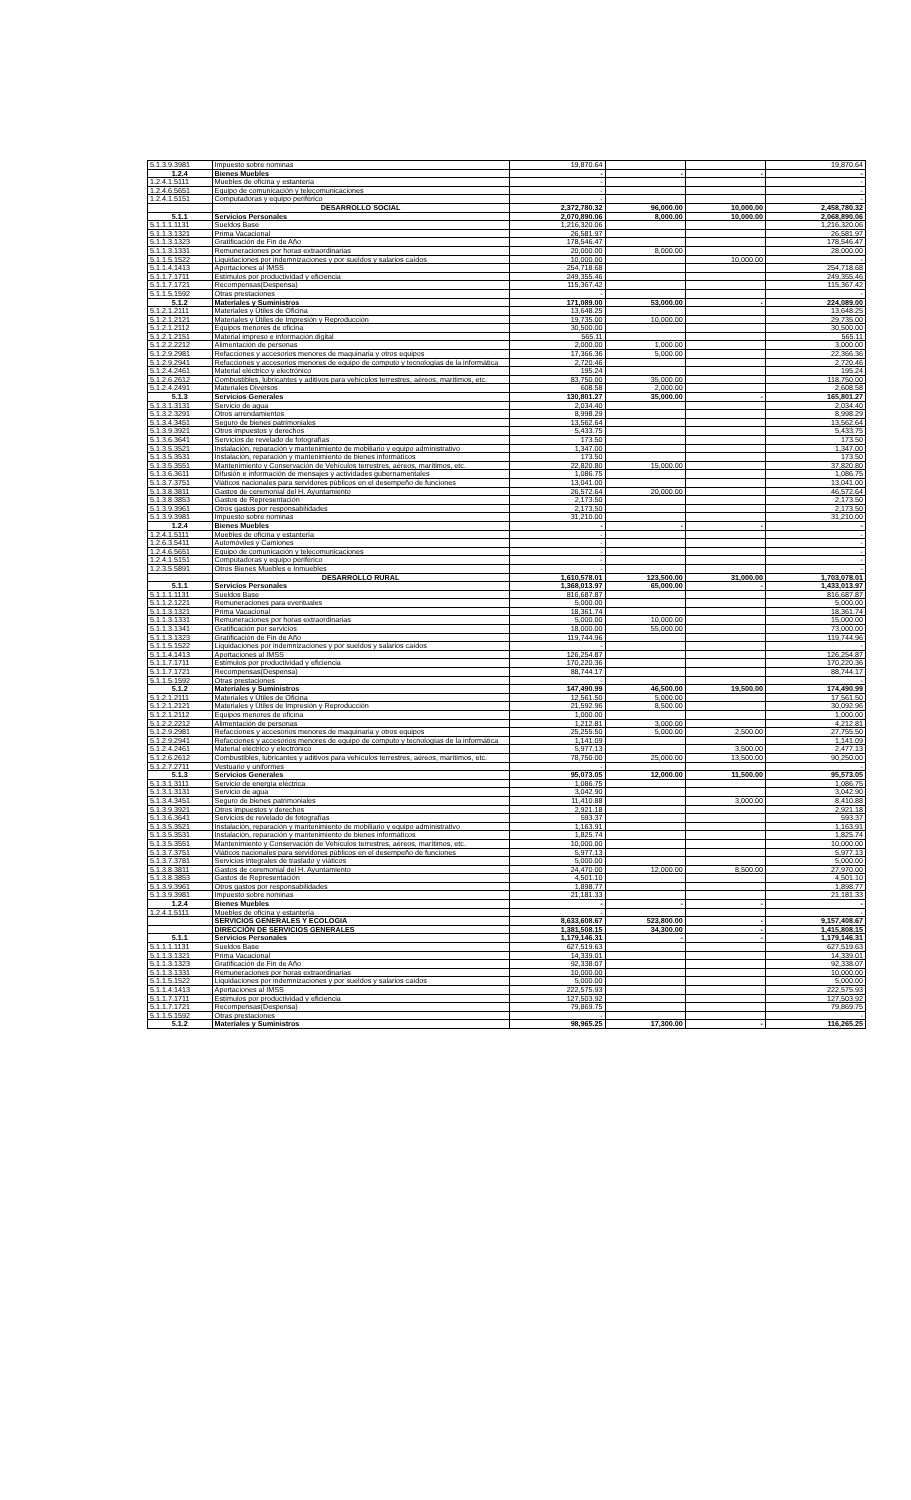| 5.1.3.9.3981 | Impuesto sobre nominas | 19,870.64 | | | 19,870.64 |
| 1.2.4 | Bienes Muebles | - | - | - | - |
| 1.2.4.1.5111 | Muebles de oficina y estantería | - | | | - |
| 1.2.4.6.5651 | Equipo de comunicación y telecomunicaciones | - | | | - |
| 1.2.4.1.5151 | Computadoras y equipo periférico | - | | | - |
| | DESARROLLO SOCIAL | 2,372,780.32 | 96,000.00 | 10,000.00 | 2,458,780.32 |
| 5.1.1 | Servicios Personales | 2,070,890.06 | 8,000.00 | 10,000.00 | 2,068,890.06 |
| 5.1.1.1.1131 | Sueldos Base | 1,216,320.06 | | | 1,216,320.06 |
| 5.1.1.3.1321 | Prima Vacacional | 26,581.97 | | | 26,581.97 |
| 5.1.1.3.1323 | Gratificación de Fin de Año | 178,546.47 | | | 178,546.47 |
| 5.1.1.3.1331 | Remuneraciones por horas extraordinarias | 20,000.00 | 8,000.00 | | 28,000.00 |
| 5.1.1.5.1522 | Liquidaciones por indemnizaciones y por sueldos y salarios caídos | 10,000.00 | | 10,000.00 | - |
| 5.1.1.4.1413 | Aportaciones al IMSS | 254,718.68 | | | 254,718.68 |
| 5.1.1.7.1711 | Estímulos por productividad y eficiencia | 249,355.46 | | | 249,355.46 |
| 5.1.1.7.1721 | Recompensas(Despensa) | 115,367.42 | | | 115,367.42 |
| 5.1.1.5.1592 | Otras prestaciones | - | | | - |
| 5.1.2 | Materiales y Suministros | 171,089.00 | 53,000.00 | - | 224,089.00 |
| 5.1.2.1.2111 | Materiales y Útiles de Oficina | 13,648.25 | | | 13,648.25 |
| 5.1.2.1.2121 | Materiales y Útiles de Impresión y Reproducción | 19,735.00 | 10,000.00 | | 29,735.00 |
| 5.1.2.1.2112 | Equipos menores de oficina | 30,500.00 | | | 30,500.00 |
| 5.1.2.1.2151 | Material impreso e información digital | 565.11 | | | 565.11 |
| 5.1.2.2.2212 | Alimentación de personas | 2,000.00 | 1,000.00 | | 3,000.00 |
| 5.1.2.9.2981 | Refacciones y accesorios menores de maquinaria y otros equipos | 17,366.36 | 5,000.00 | | 22,366.36 |
| 5.1.2.9.2941 | Refacciones y accesorios menores de equipo de computo y tecnologías de la informática | 2,720.46 | | | 2,720.46 |
| 5.1.2.4.2461 | Material eléctrico y electrónico | 195.24 | | | 195.24 |
| 5.1.2.6.2612 | Combustibles, lubricantes y aditivos para vehículos terrestres, aéreos, marítimos, etc. | 83,750.00 | 35,000.00 | | 118,750.00 |
| 5.1.2.4.2491 | Materiales Diversos | 608.58 | 2,000.00 | | 2,608.58 |
| 5.1.3 | Servicios Generales | 130,801.27 | 35,000.00 | - | 165,801.27 |
| 5.1.3.1.3131 | Servicio de agua | 2,034.40 | | | 2,034.40 |
| 5.1.3.2.3291 | Otros arrendamientos | 8,998.29 | | | 8,998.29 |
| 5.1.3.4.3451 | Seguro de bienes patrimoniales | 13,562.64 | | | 13,562.64 |
| 5.1.3.9.3921 | Otros impuestos y derechos | 5,433.75 | | | 5,433.75 |
| 5.1.3.6.3641 | Servicios de revelado de fotografías | 173.50 | | | 173.50 |
| 5.1.3.5.3521 | Instalación, reparación y mantenimiento de mobiliario y equipo administrativo | 1,347.00 | | | 1,347.00 |
| 5.1.3.5.3531 | Instalación, reparación y mantenimiento de bienes informáticos | 173.50 | | | 173.50 |
| 5.1.3.5.3551 | Mantenimiento y Conservación de Vehículos terrestres, aéreos, marítimos, etc. | 22,820.80 | 15,000.00 | | 37,820.80 |
| 5.1.3.6.3611 | Difusión e información de mensajes y actividades gubernamentales | 1,086.75 | | | 1,086.75 |
| 5.1.3.7.3751 | Viáticos nacionales para servidores públicos en el desempeño de funciones | 13,041.00 | | | 13,041.00 |
| 5.1.3.8.3811 | Gastos de ceremonial del H. Ayuntamiento | 26,572.64 | 20,000.00 | | 46,572.64 |
| 5.1.3.8.3853 | Gastos de Representación | 2,173.50 | | | 2,173.50 |
| 5.1.3.9.3961 | Otros gastos por responsabilidades | 2,173.50 | | | 2,173.50 |
| 5.1.3.9.3981 | Impuesto sobre nominas | 31,210.00 | | | 31,210.00 |
| 1.2.4 | Bienes Muebles | - | - | - | - |
| 1.2.4.1.5111 | Muebles de oficina y estantería | - | | | - |
| 1.2.6.3.5411 | Automóviles y Camiones | - | | | - |
| 1.2.4.6.5651 | Equipo de comunicación y telecomunicaciones | - | | | - |
| 1.2.4.1.5151 | Computadoras y equipo periférico | - | | | - |
| 1.2.3.5.5891 | Otros Bienes Muebles e Inmuebles | - | | | - |
| | DESARROLLO RURAL | 1,610,578.01 | 123,500.00 | 31,000.00 | 1,703,078.01 |
| 5.1.1 | Servicios Personales | 1,368,013.97 | 65,000.00 | - | 1,433,013.97 |
| 5.1.1.1.1131 | Sueldos Base | 816,687.87 | | | 816,687.87 |
| 5.1.1.2.1221 | Remuneraciones para eventuales | 5,000.00 | | | 5,000.00 |
| 5.1.1.3.1321 | Prima Vacacional | 18,361.74 | | | 18,361.74 |
| 5.1.1.3.1331 | Remuneraciones por horas extraordinarias | 5,000.00 | 10,000.00 | | 15,000.00 |
| 5.1.1.3.1341 | Gratificación por servicios | 18,000.00 | 55,000.00 | | 73,000.00 |
| 5.1.1.3.1323 | Gratificación de Fin de Año | 119,744.96 | | | 119,744.96 |
| 5.1.1.5.1522 | Liquidaciones por indemnizaciones y por sueldos y salarios caídos | - | | | - |
| 5.1.1.4.1413 | Aportaciones al IMSS | 126,254.87 | | | 126,254.87 |
| 5.1.1.7.1711 | Estímulos por productividad y eficiencia | 170,220.36 | | | 170,220.36 |
| 5.1.1.7.1721 | Recompensas(Despensa) | 88,744.17 | | | 88,744.17 |
| 5.1.1.5.1592 | Otras prestaciones | - | | | - |
| 5.1.2 | Materiales y Suministros | 147,490.99 | 46,500.00 | 19,500.00 | 174,490.99 |
| 5.1.2.1.2111 | Materiales y Útiles de Oficina | 12,561.50 | 5,000.00 | | 17,561.50 |
| 5.1.2.1.2121 | Materiales y Útiles de Impresión y Reproducción | 21,592.96 | 8,500.00 | | 30,092.96 |
| 5.1.2.1.2112 | Equipos menores de oficina | 1,000.00 | | | 1,000.00 |
| 5.1.2.2.2212 | Alimentación de personas | 1,212.81 | 3,000.00 | | 4,212.81 |
| 5.1.2.9.2981 | Refacciones y accesorios menores de maquinaria y otros equipos | 25,255.50 | 5,000.00 | 2,500.00 | 27,755.50 |
| 5.1.2.9.2941 | Refacciones y accesorios menores de equipo de computo y tecnologías de la informática | 1,141.09 | | | 1,141.09 |
| 5.1.2.4.2461 | Material eléctrico y electrónico | 5,977.13 | | 3,500.00 | 2,477.13 |
| 5.1.2.6.2612 | Combustibles, lubricantes y aditivos para vehículos terrestres, aéreos, marítimos, etc. | 78,750.00 | 25,000.00 | 13,500.00 | 90,250.00 |
| 5.1.2.7.2711 | Vestuario y uniformes | - | | | - |
| 5.1.3 | Servicios Generales | 95,073.05 | 12,000.00 | 11,500.00 | 95,573.05 |
| 5.1.3.1.3111 | Servicio de energía eléctrica | 1,086.75 | | | 1,086.75 |
| 5.1.3.1.3131 | Servicio de agua | 3,042.90 | | | 3,042.90 |
| 5.1.3.4.3451 | Seguro de bienes patrimoniales | 11,410.88 | | 3,000.00 | 8,410.88 |
| 5.1.3.9.3921 | Otros impuestos y derechos | 2,921.18 | | | 2,921.18 |
| 5.1.3.6.3641 | Servicios de revelado de fotografías | 593.37 | | | 593.37 |
| 5.1.3.5.3521 | Instalación, reparación y mantenimiento de mobiliario y equipo administrativo | 1,163.91 | | | 1,163.91 |
| 5.1.3.5.3531 | Instalación, reparación y mantenimiento de bienes informáticos | 1,825.74 | | | 1,825.74 |
| 5.1.3.5.3551 | Mantenimiento y Conservación de Vehículos terrestres, aéreos, marítimos, etc. | 10,000.00 | | | 10,000.00 |
| 5.1.3.7.3751 | Viáticos nacionales para servidores públicos en el desempeño de funciones | 5,977.13 | | | 5,977.13 |
| 5.1.3.7.3781 | Servicios integrales de traslado y viáticos | 5,000.00 | | | 5,000.00 |
| 5.1.3.8.3811 | Gastos de ceremonial del H. Ayuntamiento | 24,470.00 | 12,000.00 | 8,500.00 | 27,970.00 |
| 5.1.3.8.3853 | Gastos de Representación | 4,501.10 | | | 4,501.10 |
| 5.1.3.9.3961 | Otros gastos por responsabilidades | 1,898.77 | | | 1,898.77 |
| 5.1.3.9.3981 | Impuesto sobre nominas | 21,181.33 | | | 21,181.33 |
| 1.2.4 | Bienes Muebles | - | - | - | - |
| 1.2.4.1.5111 | Muebles de oficina y estantería | - | | | - |
| | SERVICIOS GENERALES Y ECOLOGIA | 8,633,608.67 | 523,800.00 | - | 9,157,408.67 |
| | DIRECCIÓN DE SERVICIOS GENERALES | 1,381,508.15 | 34,300.00 | - | 1,415,808.15 |
| 5.1.1 | Servicios Personales | 1,179,146.31 | - | - | 1,179,146.31 |
| 5.1.1.1.1131 | Sueldos Base | 627,519.63 | | | 627,519.63 |
| 5.1.1.3.1321 | Prima Vacacional | 14,339.01 | | | 14,339.01 |
| 5.1.1.3.1323 | Gratificación de Fin de Año | 92,338.07 | | | 92,338.07 |
| 5.1.1.3.1331 | Remuneraciones por horas extraordinarias | 10,000.00 | | | 10,000.00 |
| 5.1.1.5.1522 | Liquidaciones por indemnizaciones y por sueldos y salarios caídos | 5,000.00 | | | 5,000.00 |
| 5.1.1.4.1413 | Aportaciones al IMSS | 222,575.93 | | | 222,575.93 |
| 5.1.1.7.1711 | Estímulos por productividad y eficiencia | 127,503.92 | | | 127,503.92 |
| 5.1.1.7.1721 | Recompensas(Despensa) | 79,869.75 | | | 79,869.75 |
| 5.1.1.5.1592 | Otras prestaciones | - | | | - |
| 5.1.2 | Materiales y Suministros | 98,965.25 | 17,300.00 | - | 116,265.25 |